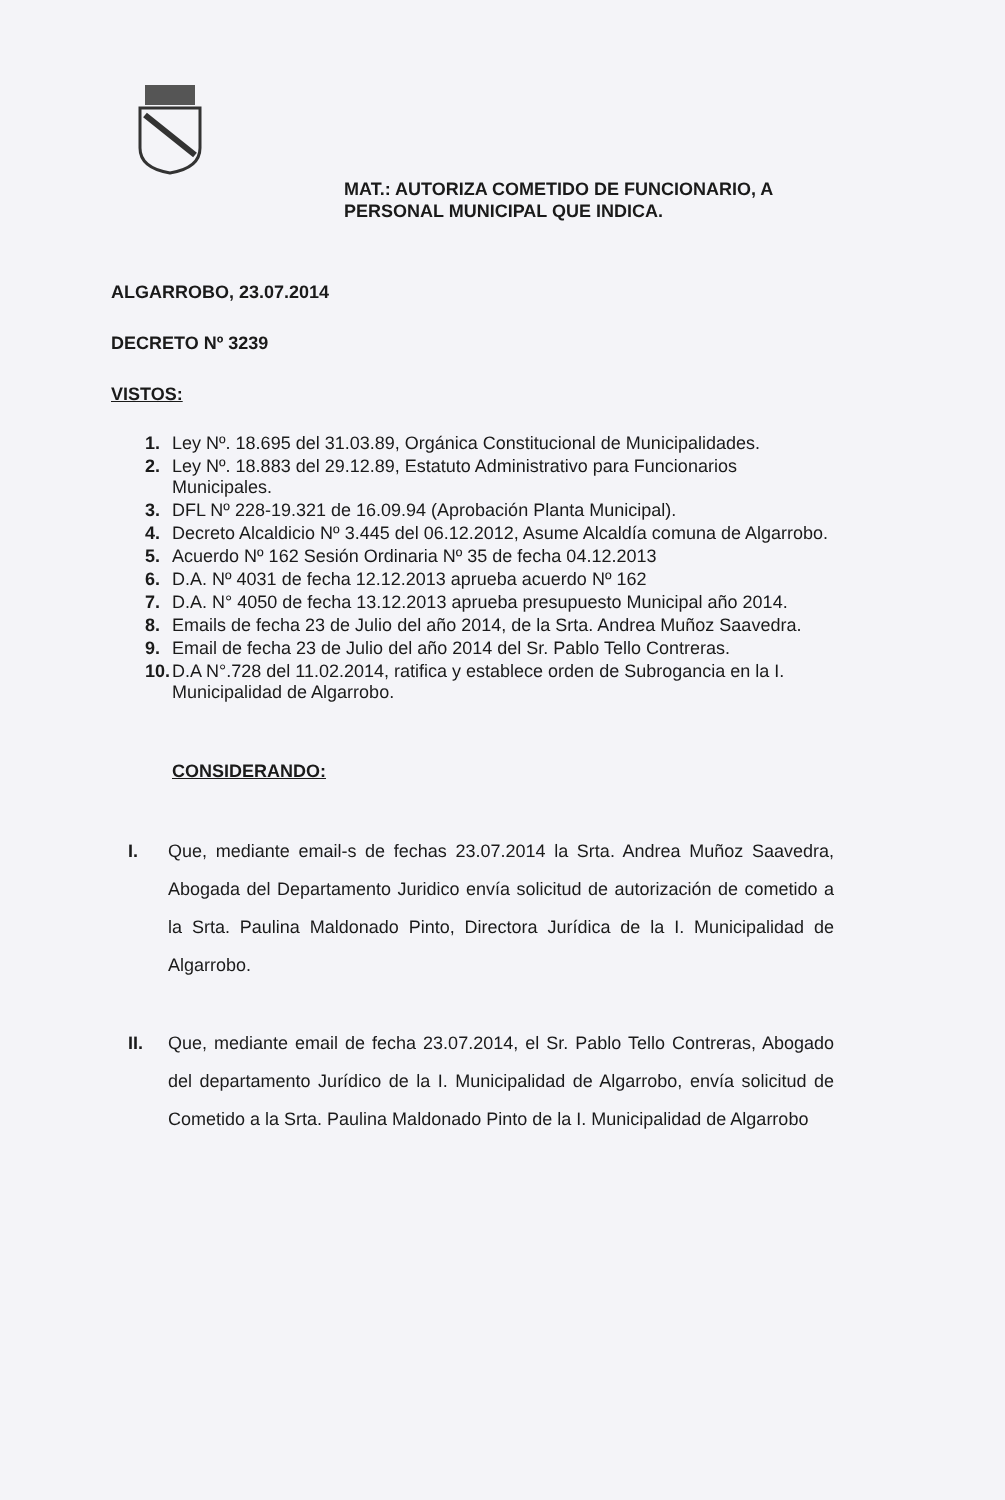MAT.: AUTORIZA COMETIDO DE FUNCIONARIO, A
PERSONAL MUNICIPAL QUE INDICA.
ALGARROBO, 23.07.2014
DECRETO Nº 3239
VISTOS:
1. Ley Nº. 18.695 del 31.03.89, Orgánica Constitucional de Municipalidades.
2. Ley Nº. 18.883 del 29.12.89, Estatuto Administrativo para Funcionarios Municipales.
3. DFL Nº 228-19.321 de 16.09.94 (Aprobación Planta Municipal).
4. Decreto Alcaldicio Nº 3.445 del 06.12.2012, Asume Alcaldía comuna de Algarrobo.
5. Acuerdo Nº 162 Sesión Ordinaria Nº 35 de fecha 04.12.2013
6. D.A. Nº 4031 de fecha 12.12.2013 aprueba acuerdo Nº 162
7. D.A. N° 4050 de fecha 13.12.2013 aprueba presupuesto Municipal año 2014.
8. Emails de fecha 23 de Julio del año 2014, de la Srta. Andrea Muñoz Saavedra.
9. Email de fecha 23 de Julio del año 2014 del Sr. Pablo Tello Contreras.
10. D.A N°.728 del 11.02.2014, ratifica y establece orden de Subrogancia en la I. Municipalidad de Algarrobo.
CONSIDERANDO:
I. Que, mediante email-s de fechas 23.07.2014 la Srta. Andrea Muñoz Saavedra, Abogada del Departamento Juridico envía solicitud de autorización de cometido a la Srta. Paulina Maldonado Pinto, Directora Jurídica de la I. Municipalidad de Algarrobo.
II. Que, mediante email de fecha 23.07.2014, el Sr. Pablo Tello Contreras, Abogado del departamento Jurídico de la I. Municipalidad de Algarrobo, envía solicitud de Cometido a la Srta. Paulina Maldonado Pinto de la I. Municipalidad de Algarrobo